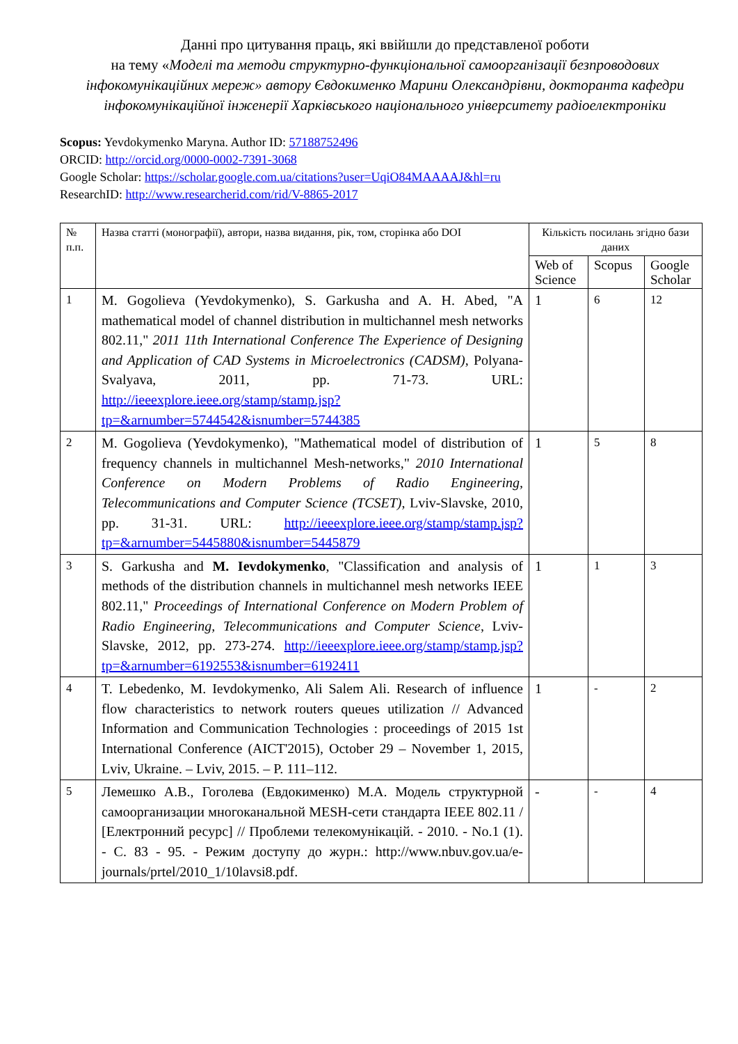Данні про цитування праць, які ввійшли до представленої роботи
на тему «Моделі та методи структурно-функціональної самоорганізації безпроводових інфокомунікаційних мереж» автору Євдокименко Марини Олександрівни, докторанта кафедри інфокомунікаційної інженерії Харківського національного університету радіоелектроніки
Scopus: Yevdokymenko Maryna. Author ID: 57188752496
ORCID: http://orcid.org/0000-0002-7391-3068
Google Scholar: https://scholar.google.com.ua/citations?user=UqiO84MAAAAJ&hl=ru
ResearchID: http://www.researcherid.com/rid/V-8865-2017
| № п.п. | Назва статті (монографії), автори, назва видання, рік, том, сторінка або DOI | Кількість посилань згідно бази даних | | |
| --- | --- | --- | --- | --- |
| | | Web of Science | Scopus | Google Scholar |
| 1 | M. Gogolieva (Yevdokymenko), S. Garkusha and A. H. Abed, "A mathematical model of channel distribution in multichannel mesh networks 802.11," 2011 11th International Conference The Experience of Designing and Application of CAD Systems in Microelectronics (CADSM) , Polyana-Svalyava, 2011, pp. 71-73. URL: http://ieeexplore.ieee.org/stamp/stamp.jsp?tp=&arnumber=5744542&isnumber=5744385 | 1 | 6 | 12 |
| 2 | M. Gogolieva (Yevdokymenko), "Mathematical model of distribution of frequency channels in multichannel Mesh-networks," 2010 International Conference on Modern Problems of Radio Engineering, Telecommunications and Computer Science (TCSET) , Lviv-Slavske, 2010, pp. 31-31. URL: http://ieeexplore.ieee.org/stamp/stamp.jsp?tp=&arnumber=5445880&isnumber=5445879 | 1 | 5 | 8 |
| 3 | S. Garkusha and M. Ievdokymenko , "Classification and analysis of methods of the distribution channels in multichannel mesh networks IEEE 802.11," Proceedings of International Conference on Modern Problem of Radio Engineering, Telecommunications and Computer Science , Lviv-Slavske, 2012, pp. 273-274. http://ieeexplore.ieee.org/stamp/stamp.jsp?tp=&arnumber=6192553&isnumber=6192411 | 1 | 1 | 3 |
| 4 | T. Lebedenko, M. Ievdokymenko, Ali Salem Ali. Research of influence flow characteristics to network routers queues utilization // Advanced Information and Communication Technologies : proceedings of 2015 1st International Conference (AICT'2015), October 29 – November 1, 2015, Lviv, Ukraine. – Lviv, 2015. – P. 111–112. | 1 | - | 2 |
| 5 | Лемешко А.В., Гоголева (Евдокименко) М.А. Модель структурной самоорганизации многоканальной MESH-сети стандарта IEEE 802.11 / [Електронний ресурс] // Проблеми телекомунікацій. - 2010. - No.1 (1). - С. 83 - 95. - Режим доступу до журн.: http://www.nbuv.gov.ua/e-journals/prtel/2010_1/10lavsi8.pdf. | - | - | 4 |